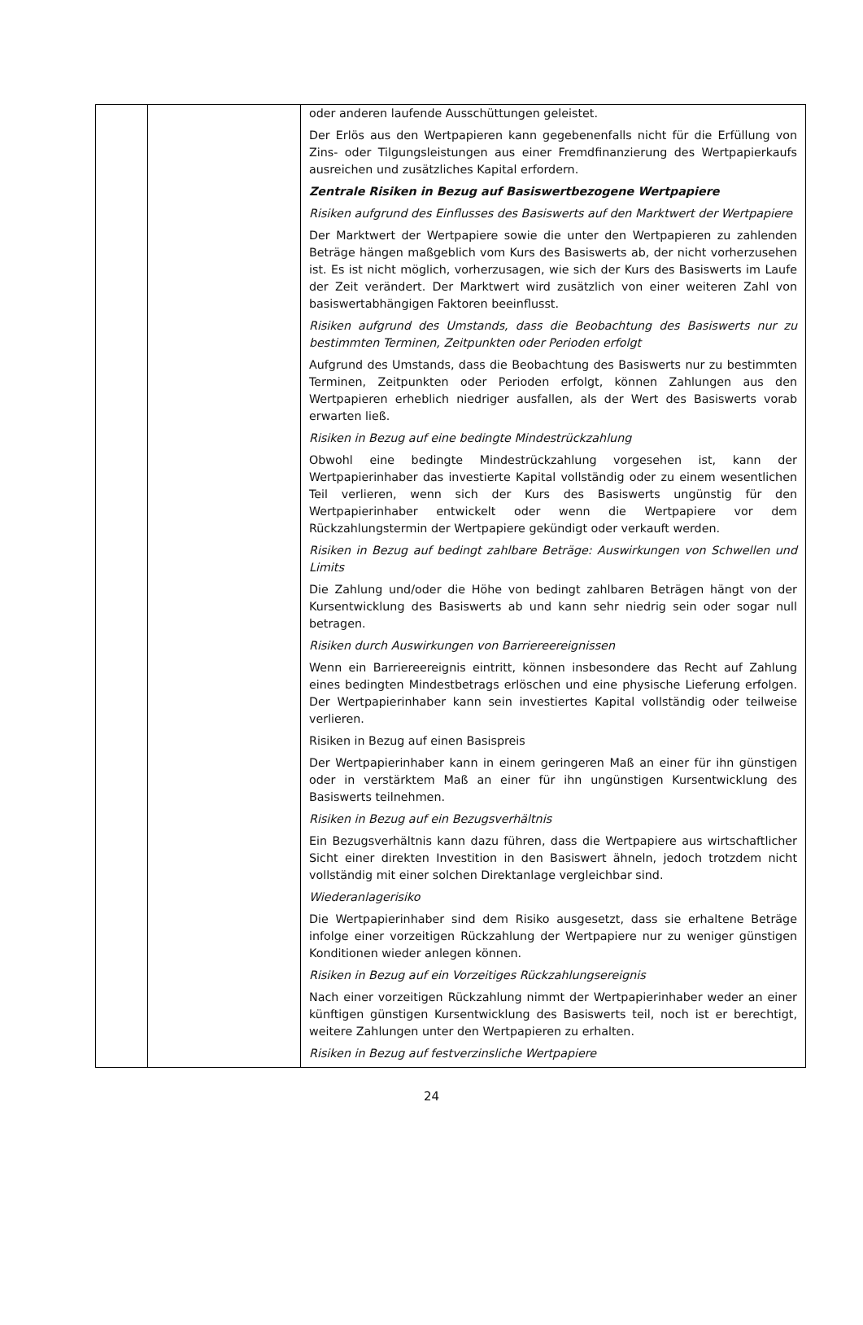| | | oder anderen laufende Ausschüttungen geleistet. Der Erlös aus den Wertpapieren kann gegebenenfalls nicht für die Erfüllung von Zins- oder Tilgungsleistungen aus einer Fremdfinanzierung des Wertpapierkaufs ausreichen und zusätzliches Kapital erfordern. Zentrale Risiken in Bezug auf Basiswertbezogene Wertpapiere Risiken aufgrund des Einflusses des Basiswerts auf den Marktwert der Wertpapiere Der Marktwert der Wertpapiere sowie die unter den Wertpapieren zu zahlenden Beträge hängen maßgeblich vom Kurs des Basiswerts ab, der nicht vorherzusehen ist. Es ist nicht möglich, vorherzusagen, wie sich der Kurs des Basiswerts im Laufe der Zeit verändert. Der Marktwert wird zusätzlich von einer weiteren Zahl von basiswertabhängigen Faktoren beeinflusst. Risiken aufgrund des Umstands, dass die Beobachtung des Basiswerts nur zu bestimmten Terminen, Zeitpunkten oder Perioden erfolgt Aufgrund des Umstands, dass die Beobachtung des Basiswerts nur zu bestimmten Terminen, Zeitpunkten oder Perioden erfolgt, können Zahlungen aus den Wertpapieren erheblich niedriger ausfallen, als der Wert des Basiswerts vorab erwarten ließ. Risiken in Bezug auf eine bedingte Mindestrückzahlung Obwohl eine bedingte Mindestrückzahlung vorgesehen ist, kann der Wertpapierinhaber das investierte Kapital vollständig oder zu einem wesentlichen Teil verlieren, wenn sich der Kurs des Basiswerts ungünstig für den Wertpapierinhaber entwickelt oder wenn die Wertpapiere vor dem Rückzahlungstermin der Wertpapiere gekündigt oder verkauft werden. Risiken in Bezug auf bedingt zahlbare Beträge: Auswirkungen von Schwellen und Limits Die Zahlung und/oder die Höhe von bedingt zahlbaren Beträgen hängt von der Kursentwicklung des Basiswerts ab und kann sehr niedrig sein oder sogar null betragen. Risiken durch Auswirkungen von Barriereereignissen Wenn ein Barriereereignis eintritt, können insbesondere das Recht auf Zahlung eines bedingten Mindestbetrags erlöschen und eine physische Lieferung erfolgen. Der Wertpapierinhaber kann sein investiertes Kapital vollständig oder teilweise verlieren. Risiken in Bezug auf einen Basispreis Der Wertpapierinhaber kann in einem geringeren Maß an einer für ihn günstigen oder in verstärktem Maß an einer für ihn ungünstigen Kursentwicklung des Basiswerts teilnehmen. Risiken in Bezug auf ein Bezugsverhältnis Ein Bezugsverhältnis kann dazu führen, dass die Wertpapiere aus wirtschaftlicher Sicht einer direkten Investition in den Basiswert ähneln, jedoch trotzdem nicht vollständig mit einer solchen Direktanlage vergleichbar sind. Wiederanlagerisiko Die Wertpapierinhaber sind dem Risiko ausgesetzt, dass sie erhaltene Beträge infolge einer vorzeitigen Rückzahlung der Wertpapiere nur zu weniger günstigen Konditionen wieder anlegen können. Risiken in Bezug auf ein Vorzeitiges Rückzahlungsereignis Nach einer vorzeitigen Rückzahlung nimmt der Wertpapierinhaber weder an einer künftigen günstigen Kursentwicklung des Basiswerts teil, noch ist er berechtigt, weitere Zahlungen unter den Wertpapieren zu erhalten. Risiken in Bezug auf festverzinsliche Wertpapiere |
24